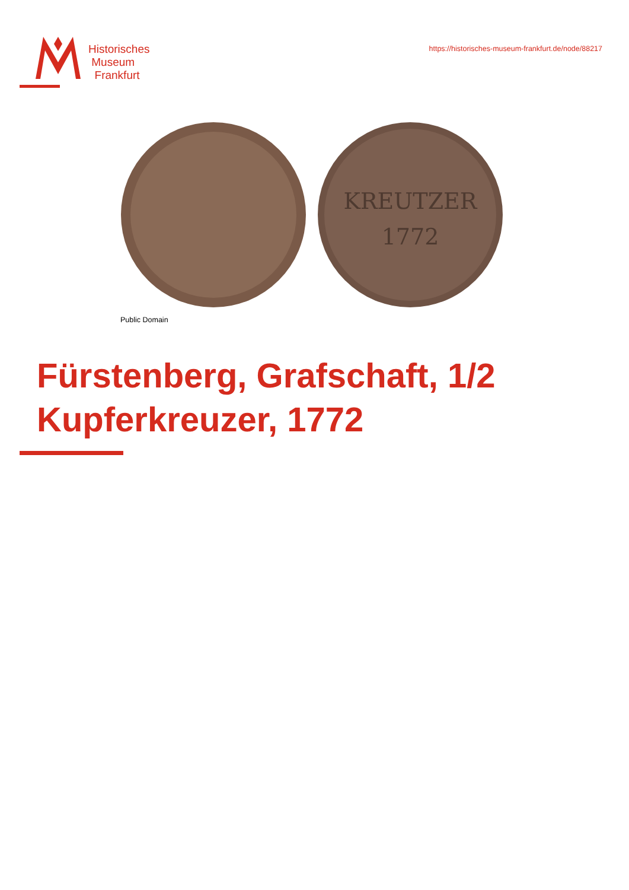Historisches
Museum
Frankfurt
https://historisches-museum-frankfurt.de/node/88217
KREUTZER
1772
Public Domain
Fürstenberg, Grafschaft, 1/2 Kupferkreuzer, 1772